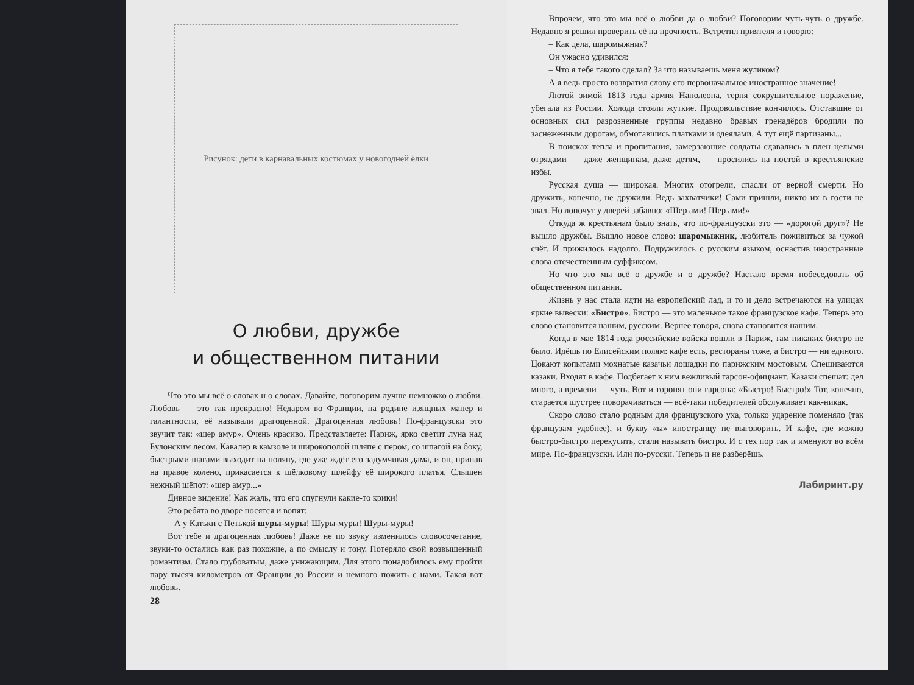Рисунок: дети в карнавальных костюмах у новогодней ёлки
О любви, дружбе
и общественном питании
Что это мы всё о словах и о словах. Давайте, поговорим лучше немножко о любви. Любовь — это так прекрасно! Недаром во Франции, на родине изящных манер и галантности, её называли драгоценной. Драгоценная любовь! По-французски это звучит так: «шер амур». Очень красиво. Представляете: Париж, ярко светит луна над Булонским лесом. Кавалер в камзоле и широкополой шляпе с пером, со шпагой на боку, быстрыми шагами выходит на поляну, где уже ждёт его задумчивая дама, и он, припав на правое колено, прикасается к шёлковому шлейфу её широкого платья. Слышен нежный шёпот: «шер амур...»
Дивное видение! Как жаль, что его спугнули какие-то крики!
Это ребята во дворе носятся и вопят:
– А у Катьки с Петькой шуры-муры! Шуры-муры! Шуры-муры!
Вот тебе и драгоценная любовь! Даже не по звуку изменилось словосочетание, звуки-то остались как раз похожие, а по смыслу и тону. Потеряло свой возвышенный романтизм. Стало грубоватым, даже унижающим. Для этого понадобилось ему пройти пару тысяч километров от Франции до России и немного пожить с нами. Такая вот любовь.
28
Впрочем, что это мы всё о любви да о любви? Поговорим чуть-чуть о дружбе. Недавно я решил проверить её на прочность. Встретил приятеля и говорю:
– Как дела, шаромыжник?
Он ужасно удивился:
– Что я тебе такого сделал? За что называешь меня жуликом?
А я ведь просто возвратил слову его первоначальное иностранное значение!
Лютой зимой 1813 года армия Наполеона, терпя сокрушительное поражение, убегала из России. Холода стояли жуткие. Продовольствие кончилось. Отставшие от основных сил разрозненные группы недавно бравых гренадёров бродили по заснеженным дорогам, обмотавшись платками и одеялами. А тут ещё партизаны...
В поисках тепла и пропитания, замерзающие солдаты сдавались в плен целыми отрядами — даже женщинам, даже детям, — просились на постой в крестьянские избы.
Русская душа — широкая. Многих отогрели, спасли от верной смерти. Но дружить, конечно, не дружили. Ведь захватчики! Сами пришли, никто их в гости не звал. Но лопочут у дверей забавно: «Шер ами! Шер ами!»
Откуда ж крестьянам было знать, что по-французски это — «дорогой друг»? Не вышло дружбы. Вышло новое слово: шаромыжник, любитель поживиться за чужой счёт. И прижилось надолго. Подружилось с русским языком, оснастив иностранные слова отечественным суффиксом.
Но что это мы всё о дружбе и о дружбе? Настало время побеседовать об общественном питании.
Жизнь у нас стала идти на европейский лад, и то и дело встречаются на улицах яркие вывески: «Бистро». Бистро — это маленькое такое французское кафе. Теперь это слово становится нашим, русским. Вернее говоря, снова становится нашим.
Когда в мае 1814 года российские войска вошли в Париж, там никаких бистро не было. Идёшь по Елисейским полям: кафе есть, рестораны тоже, а бистро — ни единого. Цокают копытами мохнатые казачьи лошадки по парижским мостовым. Спешиваются казаки. Входят в кафе. Подбегает к ним вежливый гарсон-официант. Казаки спешат: дел много, а времени — чуть. Вот и торопят они гарсона: «Быстро! Быстро!» Тот, конечно, старается шустрее поворачиваться — всё-таки победителей обслуживает как-никак.
Скоро слово стало родным для французского уха, только ударение поменяло (так французам удобнее), и букву «ы» иностранцу не выговорить. И кафе, где можно быстро-быстро перекусить, стали называть бистро. И с тех пор так и именуют во всём мире. По-французски. Или по-русски. Теперь и не разберёшь.
Лабиринт.ру